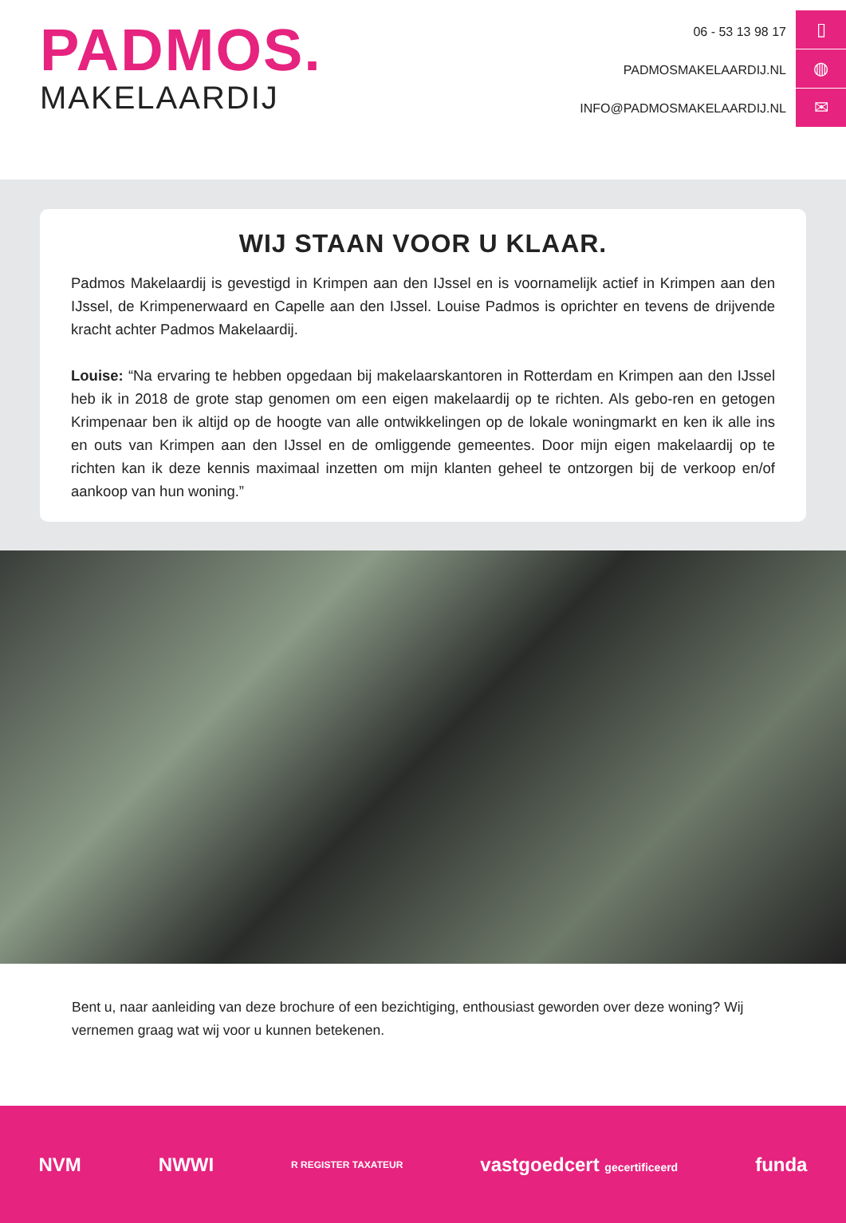PADMOS.
MAKELAARDIJ
06 - 53 13 98 17
PADMOSMAKELAARDIJ.NL
INFO@PADMOSMAKELAARDIJ.NL
▯
◍
✉
WIJ STAAN VOOR U KLAAR.
Padmos Makelaardij is gevestigd in Krimpen aan den IJssel en is voornamelijk actief in Krimpen aan den IJssel, de Krimpenerwaard en Capelle aan den IJssel. Louise Padmos is oprichter en tevens de drijvende kracht achter Padmos Makelaardij.
Louise: “Na ervaring te hebben opgedaan bij makelaarskantoren in Rotterdam en Krimpen aan den IJssel heb ik in 2018 de grote stap genomen om een eigen makelaardij op te richten. Als gebo-ren en getogen Krimpenaar ben ik altijd op de hoogte van alle ontwikkelingen op de lokale woningmarkt en ken ik alle ins en outs van Krimpen aan den IJssel en de omliggende gemeentes. Door mijn eigen makelaardij op te richten kan ik deze kennis maximaal inzetten om mijn klanten geheel te ontzorgen bij de verkoop en/of aankoop van hun woning.”
Bent u, naar aanleiding van deze brochure of een bezichtiging, enthousiast geworden over deze woning? Wij vernemen graag wat wij voor u kunnen betekenen.
NVM NWWI R REGISTER TAXATEUR vastgoedcert gecertificeerd funda